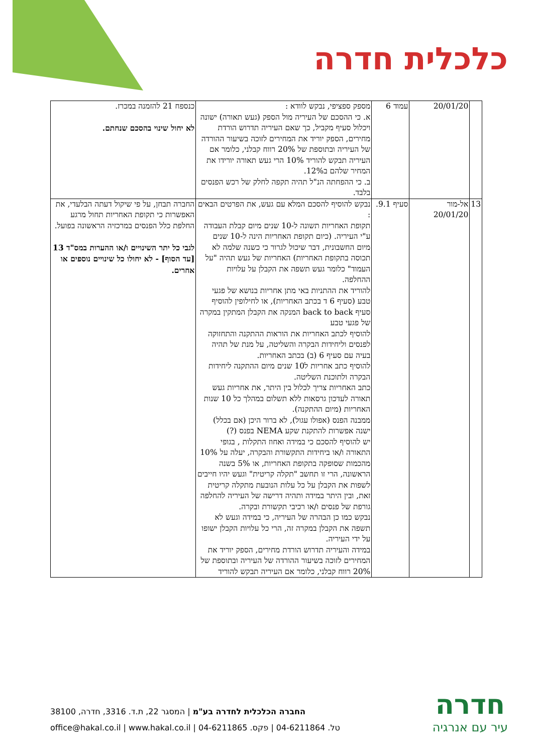כלכלית חדרה
| | 20/01/20 | עמוד 6 | מספק ספציפי, נבקש לוודא : א. כי ההסכם של העיריה מול הספק (געש תאורה) ישונה ויכלול סעיף מקביל, כך שאם העיריה תדרוש הורדת מחירים, הספק יוריד את המחירים לזוכה בשיעור ההורדה של העיריה ובתוספת של 20% רווח קבלני, כלומר אם העיריה תבקש להוריד 10% הרי געש תאורה יורידו את המחיר שלהם ב12%. ב. כי ההפחתה הנ"ל תהיה תקפה לחלק של רכש הפנסים בלבד. | כנספח 21 להזמנה במכרז. לא יחול שינוי בהסכם שנחתם. |
| 13 | אל-מור 20/01/20 | סעיף 9.1. | נבקש להוסיף להסכם המלא עם געש, את הפרטים הבאים : תקופת האחריות תשונה ל-10 שנים מיום קבלת העבודה ע"י העיריה. (כיום תקופת האחריות הינה ל-10 שנים מיום החשבונית, דבר שיכול לגרור כי כשנה שלמה לא תכוסה בתקופת האחריות) האחריות של געש תהיה "על העמוד" כלומר געש תשפה את הקבלן על עלויות ההחלפה. להוריד את ההתניות באי מתן אחריות בנושא של פגעי טבע (סעיף 6 ד בכתב האחריות), או לחילופין להוסיף סעיף back to back המנקה את הקבלן המתקין במקרה של פגעי טבע להוסיף לכתב האחריות את הוראות ההתקנה והתחזוקה לפנסים וליחידות הבקרה והשליטה, על מנת של תהיה בעיה עם סעיף 6 (ב) בכתב האחריות. להוסיף כתב אחריות ל10 שנים מיום ההתקנה ליחידות הבקרה ולתוכנת השליטה. כתב האחריות צריך לכלול בין היתר, את אחריות געש תאורה לעדכון גרסאות ללא תשלום במהלך כל 10 שנות האחריות (מיום ההתקנה). ממבנה הפנס (אפולו עגול), לא ברור היכן (אם בכלל) ישנה אפשרות להתקנת שקע NEMA בפנס (?) יש להוסיף להסכם כי במידה ואחוז התקלות , בגופי התאורה ו/או ביחידות התקשורת והבקרה, יעלה על 10% מהכמות שסופקה בתקופת האחריות, או 5% בשנה הראשונה, הרי זו תחשב "תקלה קריטית" וגעש יהיו חייבים לשפות את הקבלן על כל עלות הנובעת מתקלה קריטית זאת, ובין היתר במידה ותהיה דרישה של העיריה להחלפה גורפת של פנסים ו/או רכיבי תקשורת ובקרה. נבקש כמו כן הבהרה של העיריה, כי במידה וגעש לא תשפה את הקבלן במקרה זה, הרי כל עלויות הקבלן ישופו על ידי העיריה. במידה והעיריה תדרוש הורדת מחירים, הספק יוריד את המחירים לזוכה בשיעור ההורדה של העיריה ובתוספת של 20% רווח קבלני, כלומר אם העיריה תבקש להוריד | החברה תבחן, על פי שיקול דעתה הבלעדי, את האפשרות כי תקופת האחריות תחול מרגע החלפת כלל הפנסים במרכזיה הראשונה בפועל. לגבי כל יתר השינויים ו/או ההערות במס"ד 13 [עד הסוף] - לא יחולו כל שינויים נוספים או אחרים. |
החברה הכלכלית לחדרה בע"מ | המסגר 22, ת.ד. 3316, חדרה, 38100
טל. 04-6211864 | פקס. 04-6211865 | office@hakal.co.il | www.hakal.co.il
חדרה
עיר עם אנרגיה